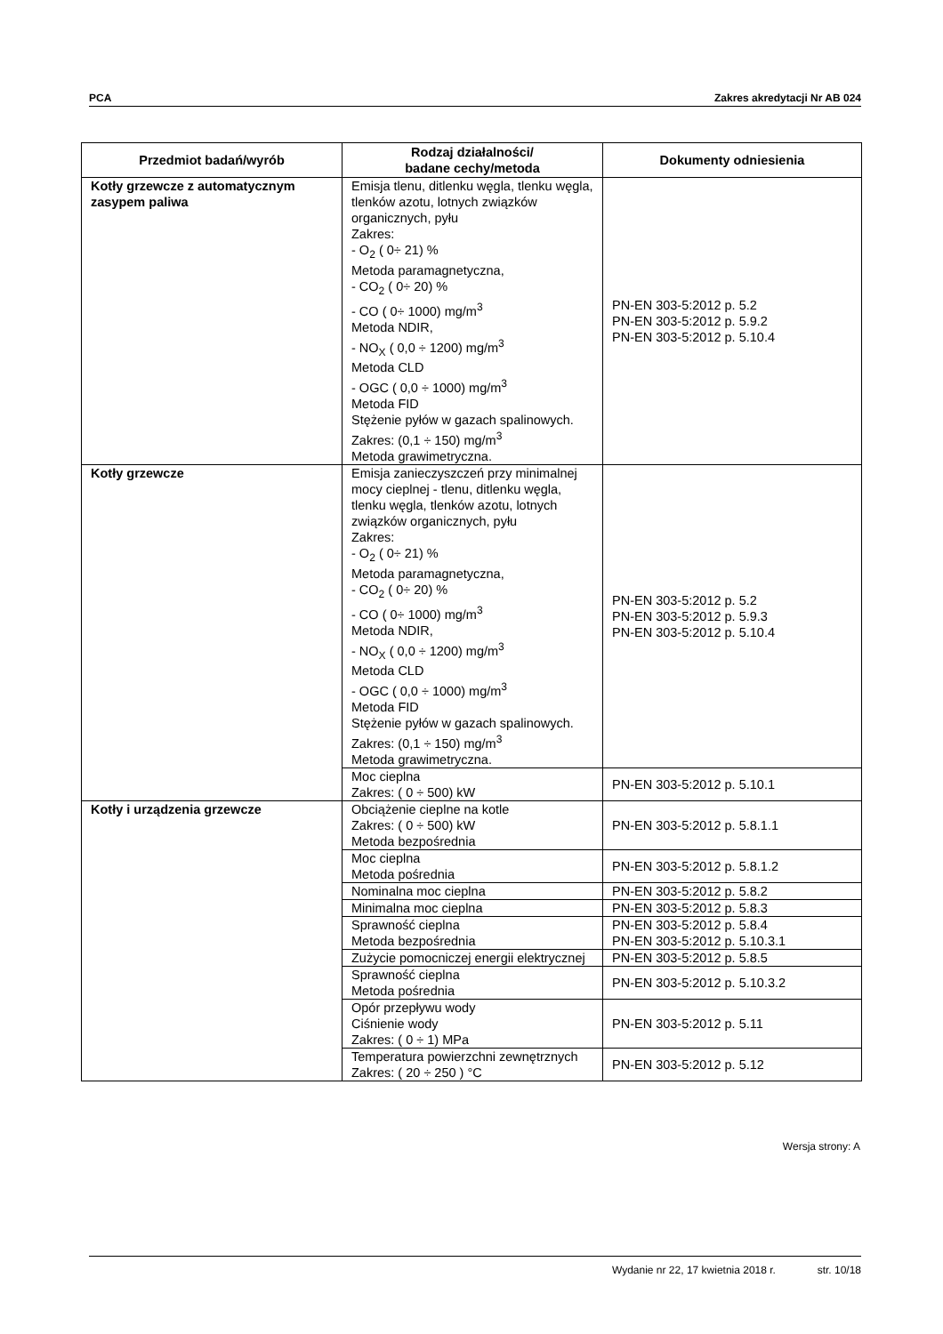PCA Zakres akredytacji Nr AB 024
| Przedmiot badań/wyrób | Rodzaj działalności/ badane cechy/metoda | Dokumenty odniesienia |
| --- | --- | --- |
| Kotły grzewcze z automatycznym zasypem paliwa | Emisja tlenu, ditlenku węgla, tlenku węgla, tlenków azotu, lotnych związków organicznych, pyłu Zakres: - O<sub>2</sub> ( 0÷ 21) % Metoda paramagnetyczna, - CO<sub>2</sub> ( 0÷ 20) % - CO ( 0÷ 1000) mg/m<sup>3</sup> Metoda NDIR, - NO<sub>X</sub> ( 0,0 ÷ 1200) mg/m<sup>3</sup> Metoda CLD - OGC ( 0,0 ÷ 1000) mg/m<sup>3</sup> Metoda FID Stężenie pyłów w gazach spalinowych. Zakres: (0,1 ÷ 150) mg/m<sup>3</sup> Metoda grawimetryczna. | PN-EN 303-5:2012 p. 5.2 PN-EN 303-5:2012 p. 5.9.2 PN-EN 303-5:2012 p. 5.10.4 |
| Kotły grzewcze | Emisja zanieczyszczeń przy minimalnej mocy cieplnej - tlenu, ditlenku węgla, tlenku węgla, tlenków azotu, lotnych związków organicznych, pyłu Zakres: - O<sub>2</sub> ( 0÷ 21) % Metoda paramagnetyczna, - CO<sub>2</sub> ( 0÷ 20) % - CO ( 0÷ 1000) mg/m<sup>3</sup> Metoda NDIR, - NO<sub>X</sub> ( 0,0 ÷ 1200) mg/m<sup>3</sup> Metoda CLD - OGC ( 0,0 ÷ 1000) mg/m<sup>3</sup> Metoda FID Stężenie pyłów w gazach spalinowych. Zakres: (0,1 ÷ 150) mg/m<sup>3</sup> Metoda grawimetryczna. | PN-EN 303-5:2012 p. 5.2 PN-EN 303-5:2012 p. 5.9.3 PN-EN 303-5:2012 p. 5.10.4 |
| | Moc cieplna Zakres: ( 0 ÷ 500) kW | PN-EN 303-5:2012 p. 5.10.1 |
| Kotły i urządzenia grzewcze | Obciążenie cieplne na kotle Zakres: ( 0 ÷ 500) kW Metoda bezpośrednia | PN-EN 303-5:2012 p. 5.8.1.1 |
| | Moc cieplna Metoda pośrednia | PN-EN 303-5:2012 p. 5.8.1.2 |
| | Nominalna moc cieplna | PN-EN 303-5:2012 p. 5.8.2 |
| | Minimalna moc cieplna | PN-EN 303-5:2012 p. 5.8.3 |
| | Sprawność cieplna Metoda bezpośrednia | PN-EN 303-5:2012 p. 5.8.4 PN-EN 303-5:2012 p. 5.10.3.1 |
| | Zużycie pomocniczej energii elektrycznej | PN-EN 303-5:2012 p. 5.8.5 |
| | Sprawność cieplna Metoda pośrednia | PN-EN 303-5:2012 p. 5.10.3.2 |
| | Opór przepływu wody Ciśnienie wody Zakres: ( 0 ÷ 1) MPa | PN-EN 303-5:2012 p. 5.11 |
| | Temperatura powierzchni zewnętrznych Zakres: ( 20 ÷ 250 ) °C | PN-EN 303-5:2012 p. 5.12 |
Wersja strony: A
Wydanie nr 22, 17 kwietnia 2018 r. str. 10/18